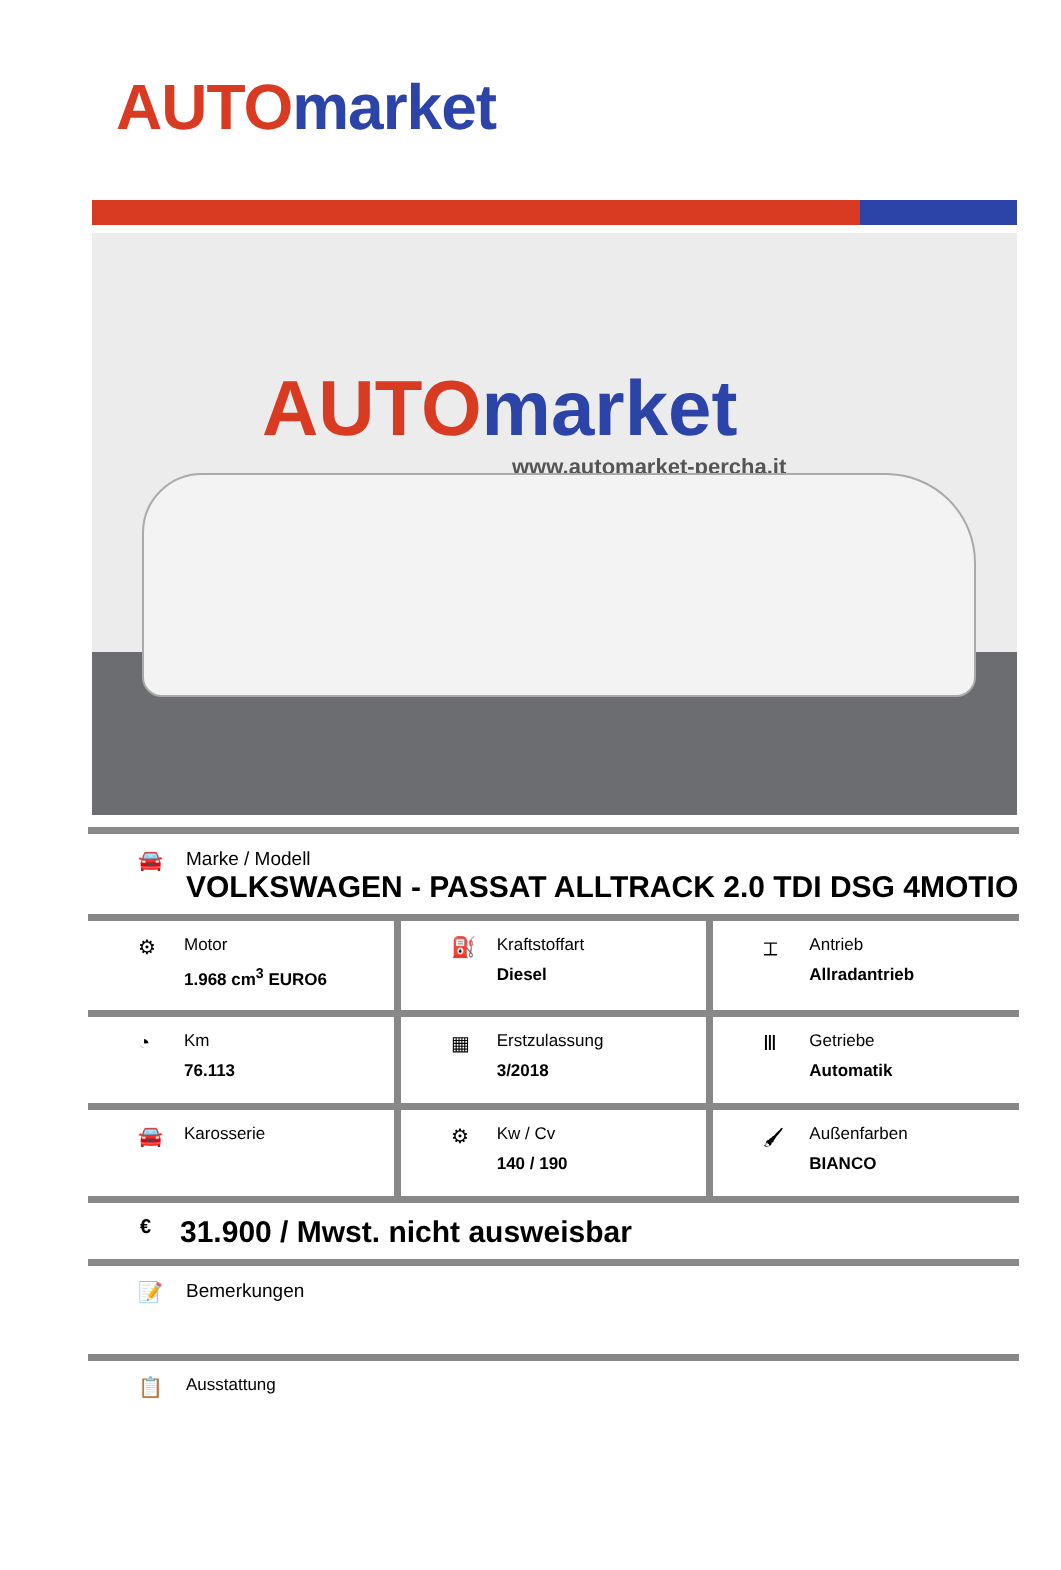AUTO market
AUTO market
www.automarket-percha.it
🚘 Marke / Modell
VOLKSWAGEN - PASSAT ALLTRACK 2.0 TDI DSG 4MOTIO
⚙
Motor
1.968 cm<sup>3</sup> EURO6
⛽
Kraftstoffart
Diesel
⌶
Antrieb
Allradantrieb
◔
Km
76.113
▦
Erstzulassung
3/2018
Ⅲ
Getriebe
Automatik
🚘
Karosserie
⚙
Kw / Cv
140 / 190
🖌
Außenfarben
BIANCO
€
31.900 / Mwst. nicht ausweisbar
📝 Bemerkungen
📋
Ausstattung